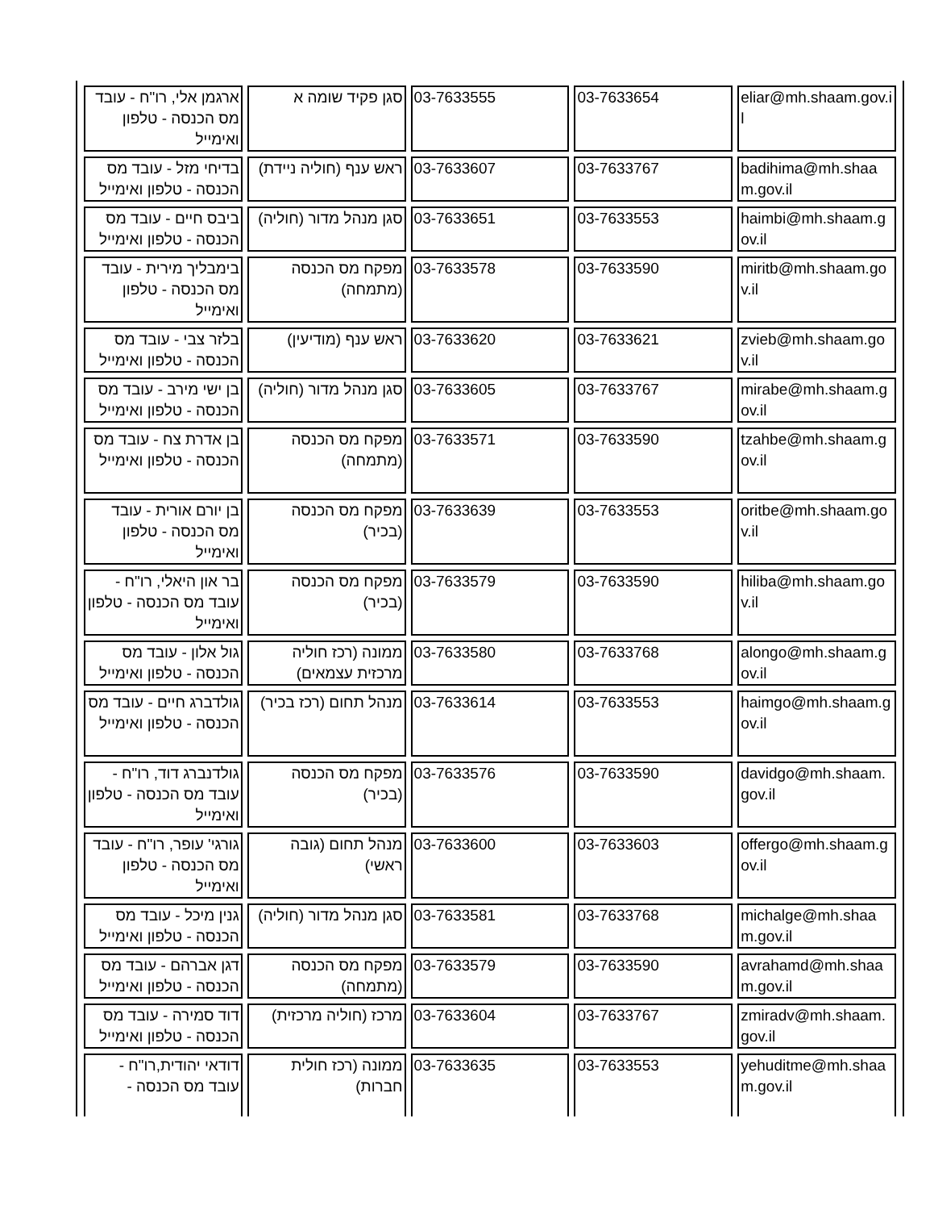| ארגמן אלי, רו"ח - עובד מס הכנסה - טלפון ואימייל | סגן פקיד שומה א | 03-7633555 | 03-7633654 | eliar@mh.shaam.gov.il |
| בדיחי מזל - עובד מס הכנסה - טלפון ואימייל | ראש ענף (חוליה ניידת) | 03-7633607 | 03-7633767 | badihima@mh.shaam.gov.il |
| ביבס חיים - עובד מס הכנסה - טלפון ואימייל | סגן מנהל מדור (חוליה) | 03-7633651 | 03-7633553 | haimbi@mh.shaam.gov.il |
| בימבליך מירית - עובד מס הכנסה - טלפון ואימייל | מפקח מס הכנסה (מתמחה) | 03-7633578 | 03-7633590 | miritb@mh.shaam.gov.il |
| בלזר צבי - עובד מס הכנסה - טלפון ואימייל | ראש ענף (מודיעין) | 03-7633620 | 03-7633621 | zvieb@mh.shaam.gov.il |
| בן ישי מירב - עובד מס הכנסה - טלפון ואימייל | סגן מנהל מדור (חוליה) | 03-7633605 | 03-7633767 | mirabe@mh.shaam.gov.il |
| בן אדרת צח - עובד מס הכנסה - טלפון ואימייל | מפקח מס הכנסה (מתמחה) | 03-7633571 | 03-7633590 | tzahbe@mh.shaam.gov.il |
| בן יורם אורית - עובד מס הכנסה - טלפון ואימייל | מפקח מס הכנסה (בכיר) | 03-7633639 | 03-7633553 | oritbe@mh.shaam.gov.il |
| בר און היאלי, רו"ח - עובד מס הכנסה - טלפון ואימייל | מפקח מס הכנסה (בכיר) | 03-7633579 | 03-7633590 | hiliba@mh.shaam.gov.il |
| גול אלון - עובד מס הכנסה - טלפון ואימייל | ממונה (רכז חוליה מרכזית עצמאים) | 03-7633580 | 03-7633768 | alongo@mh.shaam.gov.il |
| גולדברג חיים - עובד מס הכנסה - טלפון ואימייל | מנהל תחום (רכז בכיר) | 03-7633614 | 03-7633553 | haimgo@mh.shaam.gov.il |
| גולדנברג דוד, רו"ח - עובד מס הכנסה - טלפון ואימייל | מפקח מס הכנסה (בכיר) | 03-7633576 | 03-7633590 | davidgo@mh.shaam.gov.il |
| גורגי' עופר, רו"ח - עובד מס הכנסה - טלפון ואימייל | מנהל תחום (גובה ראשי) | 03-7633600 | 03-7633603 | offergo@mh.shaam.gov.il |
| גנין מיכל - עובד מס הכנסה - טלפון ואימייל | סגן מנהל מדור (חוליה) | 03-7633581 | 03-7633768 | michalge@mh.shaam.gov.il |
| דגן אברהם - עובד מס הכנסה - טלפון ואימייל | מפקח מס הכנסה (מתמחה) | 03-7633579 | 03-7633590 | avrahamd@mh.shaam.gov.il |
| דוד סמירה - עובד מס הכנסה - טלפון ואימייל | מרכז (חוליה מרכזית) | 03-7633604 | 03-7633767 | zmiradv@mh.shaam.gov.il |
| דודאי יהודית,רו"ח - עובד מס הכנסה - | ממונה (רכז חולית חברות) | 03-7633635 | 03-7633553 | yehuditme@mh.shaam.gov.il |